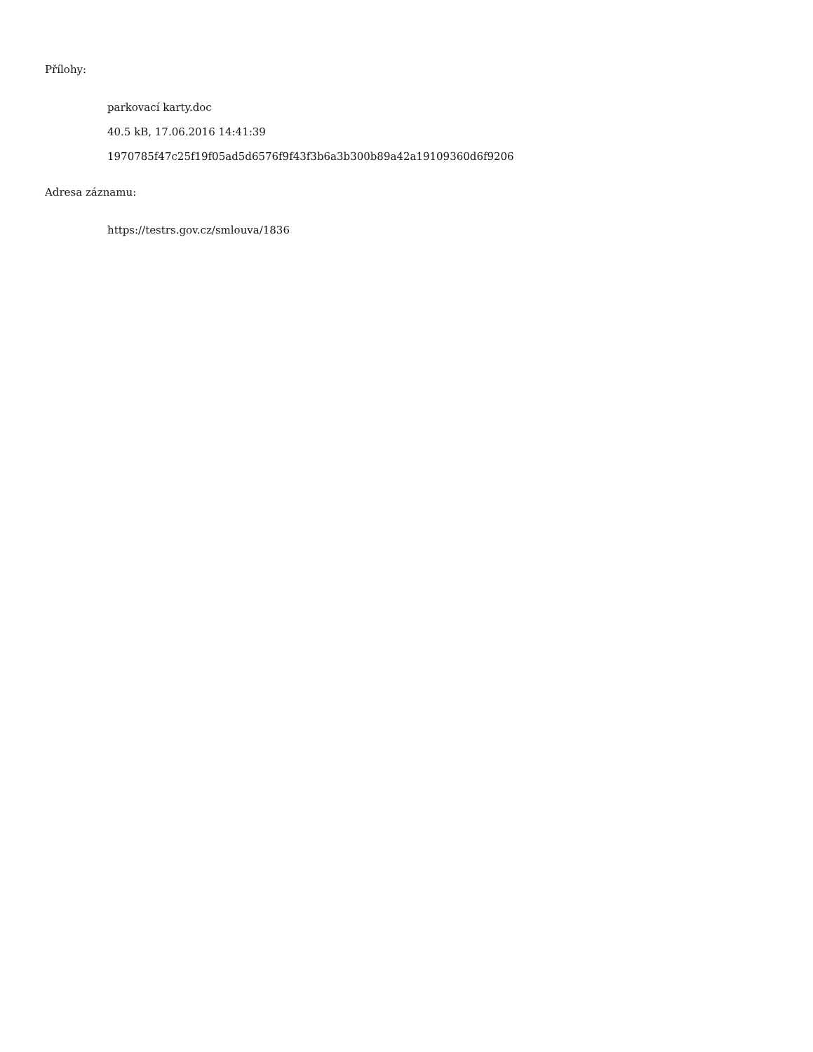Přílohy:
parkovací karty.doc
40.5 kB, 17.06.2016 14:41:39
1970785f47c25f19f05ad5d6576f9f43f3b6a3b300b89a42a19109360d6f9206
Adresa záznamu:
https://testrs.gov.cz/smlouva/1836